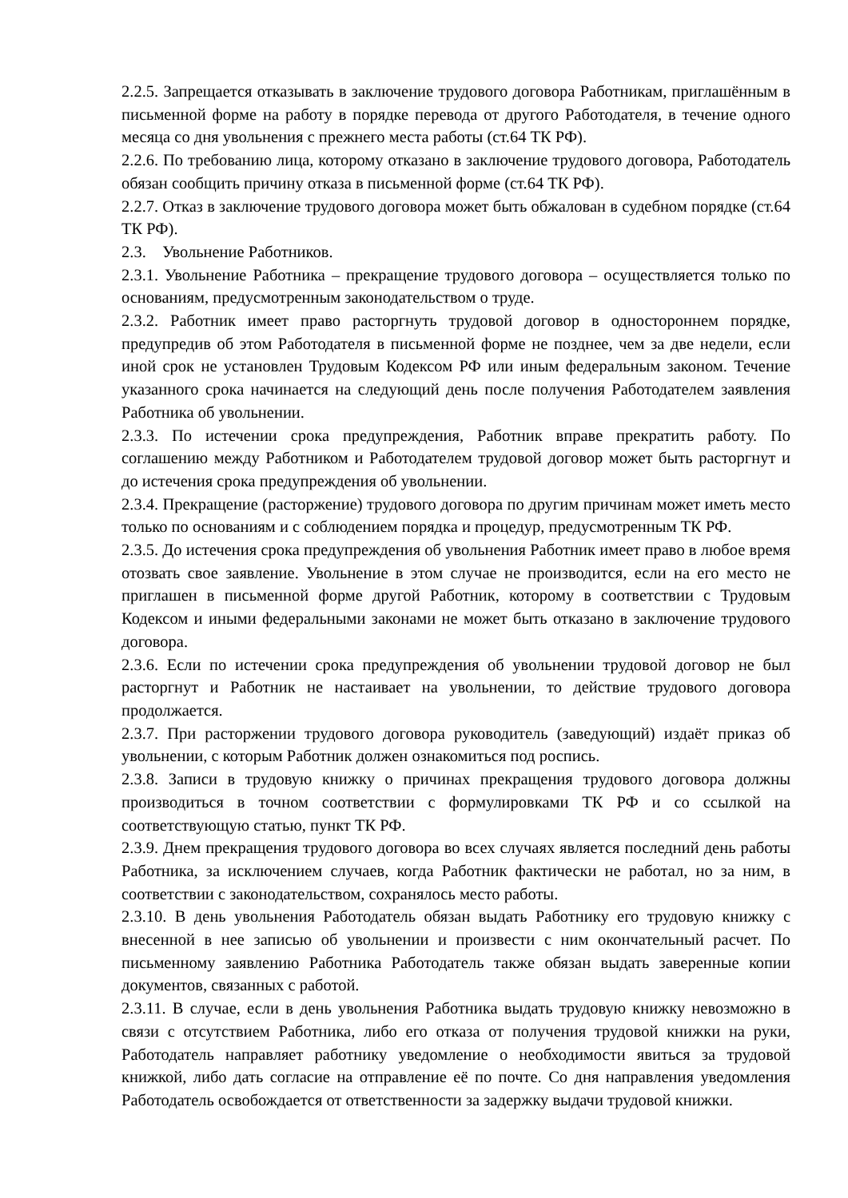2.2.5. Запрещается отказывать в заключение трудового договора Работникам, приглашённым в письменной форме на работу в порядке перевода от другого Работодателя, в течение одного месяца со дня увольнения с прежнего места работы (ст.64 ТК РФ).
2.2.6. По требованию лица, которому отказано в заключение трудового договора, Работодатель обязан сообщить причину отказа в письменной форме (ст.64 ТК РФ).
2.2.7. Отказ в заключение трудового договора может быть обжалован в судебном порядке (ст.64 ТК РФ).
2.3. Увольнение Работников.
2.3.1. Увольнение Работника – прекращение трудового договора – осуществляется только по основаниям, предусмотренным законодательством о труде.
2.3.2. Работник имеет право расторгнуть трудовой договор в одностороннем порядке, предупредив об этом Работодателя в письменной форме не позднее, чем за две недели, если иной срок не установлен Трудовым Кодексом РФ или иным федеральным законом. Течение указанного срока начинается на следующий день после получения Работодателем заявления Работника об увольнении.
2.3.3. По истечении срока предупреждения, Работник вправе прекратить работу. По соглашению между Работником и Работодателем трудовой договор может быть расторгнут и до истечения срока предупреждения об увольнении.
2.3.4. Прекращение (расторжение) трудового договора по другим причинам может иметь место только по основаниям и с соблюдением порядка и процедур, предусмотренным ТК РФ.
2.3.5. До истечения срока предупреждения об увольнения Работник имеет право в любое время отозвать свое заявление. Увольнение в этом случае не производится, если на его место не приглашен в письменной форме другой Работник, которому в соответствии с Трудовым Кодексом и иными федеральными законами не может быть отказано в заключение трудового договора.
2.3.6. Если по истечении срока предупреждения об увольнении трудовой договор не был расторгнут и Работник не настаивает на увольнении, то действие трудового договора продолжается.
2.3.7. При расторжении трудового договора руководитель (заведующий) издаёт приказ об увольнении, с которым Работник должен ознакомиться под роспись.
2.3.8. Записи в трудовую книжку о причинах прекращения трудового договора должны производиться в точном соответствии с формулировками ТК РФ и со ссылкой на соответствующую статью, пункт ТК РФ.
2.3.9. Днем прекращения трудового договора во всех случаях является последний день работы Работника, за исключением случаев, когда Работник фактически не работал, но за ним, в соответствии с законодательством, сохранялось место работы.
2.3.10. В день увольнения Работодатель обязан выдать Работнику его трудовую книжку с внесенной в нее записью об увольнении и произвести с ним окончательный расчет. По письменному заявлению Работника Работодатель также обязан выдать заверенные копии документов, связанных с работой.
2.3.11. В случае, если в день увольнения Работника выдать трудовую книжку невозможно в связи с отсутствием Работника, либо его отказа от получения трудовой книжки на руки, Работодатель направляет работнику уведомление о необходимости явиться за трудовой книжкой, либо дать согласие на отправление её по почте. Со дня направления уведомления Работодатель освобождается от ответственности за задержку выдачи трудовой книжки.